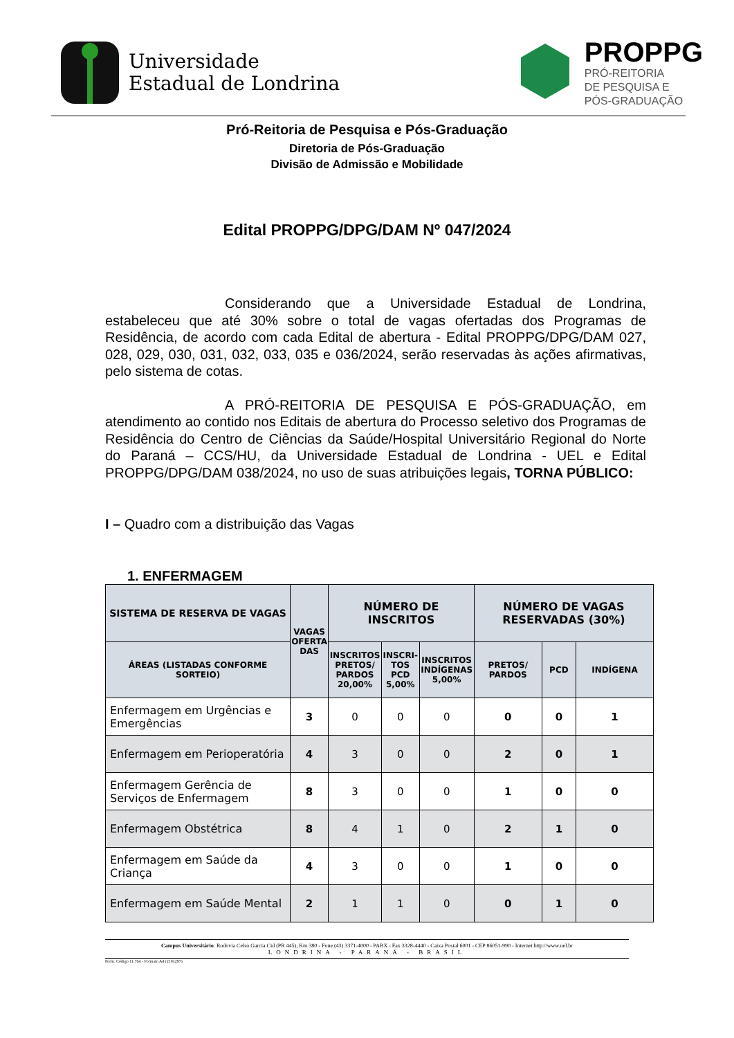Universidade
Estadual de Londrina
PROPPG
PRÓ-REITORIA
DE PESQUISA E
PÓS-GRADUAÇÃO
Pró-Reitoria de Pesquisa e Pós-Graduação
Diretoria de Pós-Graduação
Divisão de Admissão e Mobilidade
Edital PROPPG/DPG/DAM Nº 047/2024
Considerando que a Universidade Estadual de Londrina, estabeleceu que até 30% sobre o total de vagas ofertadas dos Programas de Residência, de acordo com cada Edital de abertura - Edital PROPPG/DPG/DAM 027, 028, 029, 030, 031, 032, 033, 035 e 036/2024, serão reservadas às ações afirmativas, pelo sistema de cotas.
A PRÓ-REITORIA DE PESQUISA E PÓS-GRADUAÇÃO, em atendimento ao contido nos Editais de abertura do Processo seletivo dos Programas de Residência do Centro de Ciências da Saúde/Hospital Universitário Regional do Norte do Paraná – CCS/HU, da Universidade Estadual de Londrina - UEL e Edital PROPPG/DPG/DAM 038/2024, no uso de suas atribuições legais, TORNA PÚBLICO:
I – Quadro com a distribuição das Vagas
1. ENFERMAGEM
| SISTEMA DE RESERVA DE VAGAS | VAGAS OFERTA DAS | NÚMERO DE INSCRITOS | | | NÚMERO DE VAGAS RESERVADAS (30%) | | |
| --- | --- | --- | --- | --- | --- | --- | --- |
| ÁREAS (LISTADAS CONFORME SORTEIO) | | INSCRITOS PRETOS/ PARDOS 20,00% | INSCRI- TOS PCD 5,00% | INSCRITOS INDÍGENAS 5,00% | PRETOS/ PARDOS | PCD | INDÍGENA |
| Enfermagem em Urgências e Emergências | 3 | 0 | 0 | 0 | 0 | 0 | 1 |
| Enfermagem em Perioperatória | 4 | 3 | 0 | 0 | 2 | 0 | 1 |
| Enfermagem Gerência de Serviços de Enfermagem | 8 | 3 | 0 | 0 | 1 | 0 | 0 |
| Enfermagem Obstétrica | 8 | 4 | 1 | 0 | 2 | 1 | 0 |
| Enfermagem em Saúde da Criança | 4 | 3 | 0 | 0 | 1 | 0 | 0 |
| Enfermagem em Saúde Mental | 2 | 1 | 1 | 0 | 0 | 1 | 0 |
Campus Universitário: Rodovia Celso Garcia Cid (PR 445), Km 380 - Fone (43) 3371-4000 - PABX - Fax 3328-4440 - Caixa Postal 6001 - CEP 86051-990 - Internet http://www.uel.br
LONDRINA - PARANÁ - BRASIL
Form. Código 11.764 - Formato A4 (210x297)